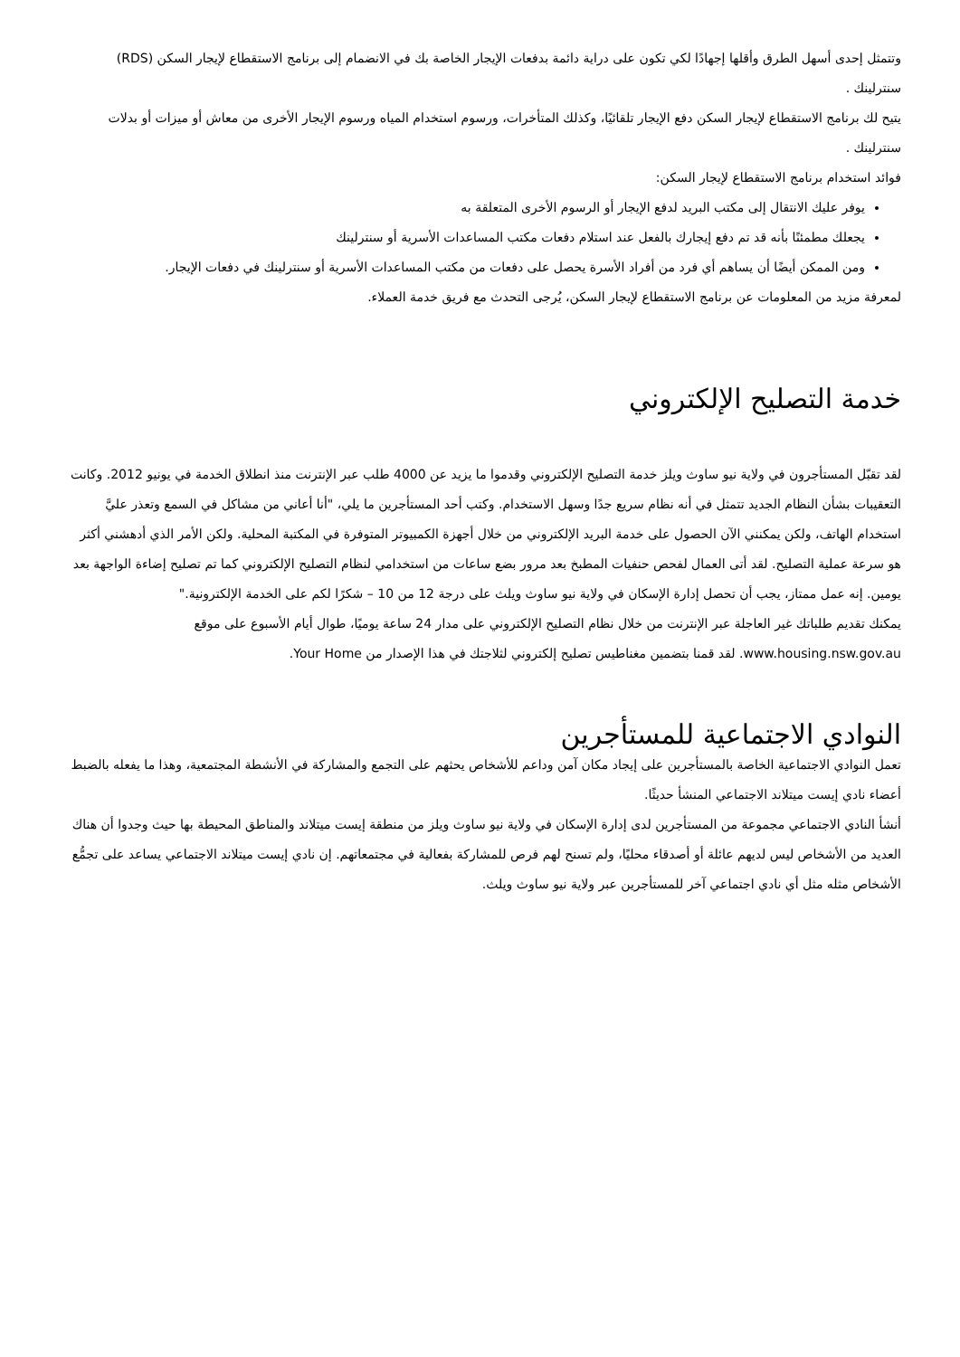وتتمثل إحدى أسهل الطرق وأقلها إجهادًا لكي تكون على دراية دائمة بدفعات الإيجار الخاصة بك في الانضمام إلى برنامج الاستقطاع لإيجار السكن (RDS) سنترلينك .
يتيح لك برنامج الاستقطاع لإيجار السكن دفع الإيجار تلقائيًا، وكذلك المتأخرات، ورسوم استخدام المياه ورسوم الإيجار الأخرى من معاش أو ميزات أو بدلات سنترلينك .
فوائد استخدام برنامج الاستقطاع لإيجار السكن:
يوفر عليك الانتقال إلى مكتب البريد لدفع الإيجار أو الرسوم الأخرى المتعلقة به
يجعلك مطمئنًا بأنه قد تم دفع إيجارك بالفعل عند استلام دفعات مكتب المساعدات الأسرية أو سنترلينك
ومن الممكن أيضًا أن يساهم أي فرد من أفراد الأسرة يحصل على دفعات من مكتب المساعدات الأسرية أو سنترلينك في دفعات الإيجار.
لمعرفة مزيد من المعلومات عن برنامج الاستقطاع لإيجار السكن، يُرجى التحدث مع فريق خدمة العملاء.
خدمة التصليح الإلكتروني
لقد تقبّل المستأجرون في ولاية نيو ساوث ويلز خدمة التصليح الإلكتروني وقدموا ما يزيد عن 4000 طلب عبر الإنترنت منذ انطلاق الخدمة في يونيو 2012. وكانت التعقيبات بشأن النظام الجديد تتمثل في أنه نظام سريع جدًا وسهل الاستخدام. وكتب أحد المستأجرين ما يلي، "أنا أعاني من مشاكل في السمع وتعذر عليَّ استخدام الهاتف، ولكن يمكنني الآن الحصول على خدمة البريد الإلكتروني من خلال أجهزة الكمبيوتر المتوفرة في المكتبة المحلية. ولكن الأمر الذي أدهشني أكثر هو سرعة عملية التصليح. لقد أتى العمال لفحص حنفيات المطبخ بعد مرور بضع ساعات من استخدامي لنظام التصليح الإلكتروني كما تم تصليح إضاءة الواجهة بعد يومين. إنه عمل ممتاز، يجب أن تحصل إدارة الإسكان في ولاية نيو ساوث ويلث على درجة 12 من 10 – شكرًا لكم على الخدمة الإلكترونية."
يمكنك تقديم طلباتك غير العاجلة عبر الإنترنت من خلال نظام التصليح الإلكتروني على مدار 24 ساعة يوميًا، طوال أيام الأسبوع على موقع www.housing.nsw.gov.au. لقد قمنا بتضمين مغناطيس تصليح إلكتروني لثلاجتك في هذا الإصدار من Your Home.
النوادي الاجتماعية للمستأجرين
تعمل النوادي الاجتماعية الخاصة بالمستأجرين على إيجاد مكان آمن وداعم للأشخاص يحثهم على التجمع والمشاركة في الأنشطة المجتمعية، وهذا ما يفعله بالضبط أعضاء نادي إيست ميتلاند الاجتماعي المنشأ حديثًا.
أنشأ النادي الاجتماعي مجموعة من المستأجرين لدى إدارة الإسكان في ولاية نيو ساوث ويلز من منطقة إيست ميتلاند والمناطق المحيطة بها حيث وجدوا أن هناك العديد من الأشخاص ليس لديهم عائلة أو أصدقاء محليًا، ولم تسنح لهم فرص للمشاركة بفعالية في مجتمعاتهم. إن نادي إيست ميتلاند الاجتماعي يساعد على تجمُّع الأشخاص مثله مثل أي نادي اجتماعي آخر للمستأجرين عبر ولاية نيو ساوث ويلث.